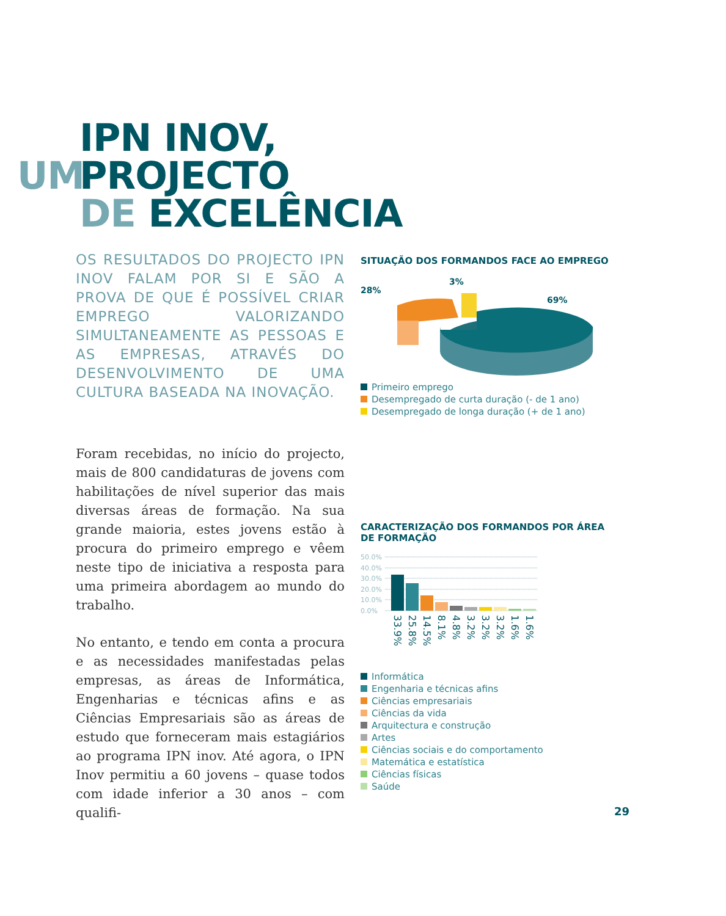IPN INOV,
UM PROJECTO
DE EXCELÊNCIA
OS RESULTADOS DO PROJECTO IPN INOV FALAM POR SI E SÃO A PROVA DE QUE É POSSÍVEL CRIAR EMPREGO VALORIZANDO SIMULTANEAMENTE AS PESSOAS E AS EMPRESAS, ATRAVÉS DO DESENVOLVIMENTO DE UMA CULTURA BASEADA NA INOVAÇÃO.
Foram recebidas, no início do projecto, mais de 800 candidaturas de jovens com habilitações de nível superior das mais diversas áreas de formação. Na sua grande maioria, estes jovens estão à procura do primeiro emprego e vêem neste tipo de iniciativa a resposta para uma primeira abordagem ao mundo do trabalho.
No entanto, e tendo em conta a procura e as necessidades manifestadas pelas empresas, as áreas de Informática, Engenharias e técnicas afins e as Ciências Empresariais são as áreas de estudo que forneceram mais estagiários ao programa IPN inov. Até agora, o IPN Inov permitiu a 60 jovens – quase todos com idade inferior a 30 anos – com qualifi-
SITUAÇÃO DOS FORMANDOS FACE AO EMPREGO
28%
3%
69%
Primeiro emprego
Desempregado de curta duração (- de 1 ano)
Desempregado de longa duração (+ de 1 ano)
CARACTERIZAÇÃO DOS FORMANDOS POR ÁREA DE FORMAÇÃO
50.0%
40.0%
30.0%
20.0%
10.0%
0.0%
33.9%
25.8%
14.5%
8.1%
4.8%
3.2%
3.2%
3.2%
1.6%
1.6%
Informática
Engenharia e técnicas afins
Ciências empresariais
Ciências da vida
Arquitectura e construção
Artes
Ciências sociais e do comportamento
Matemática e estatística
Ciências físicas
Saúde
29